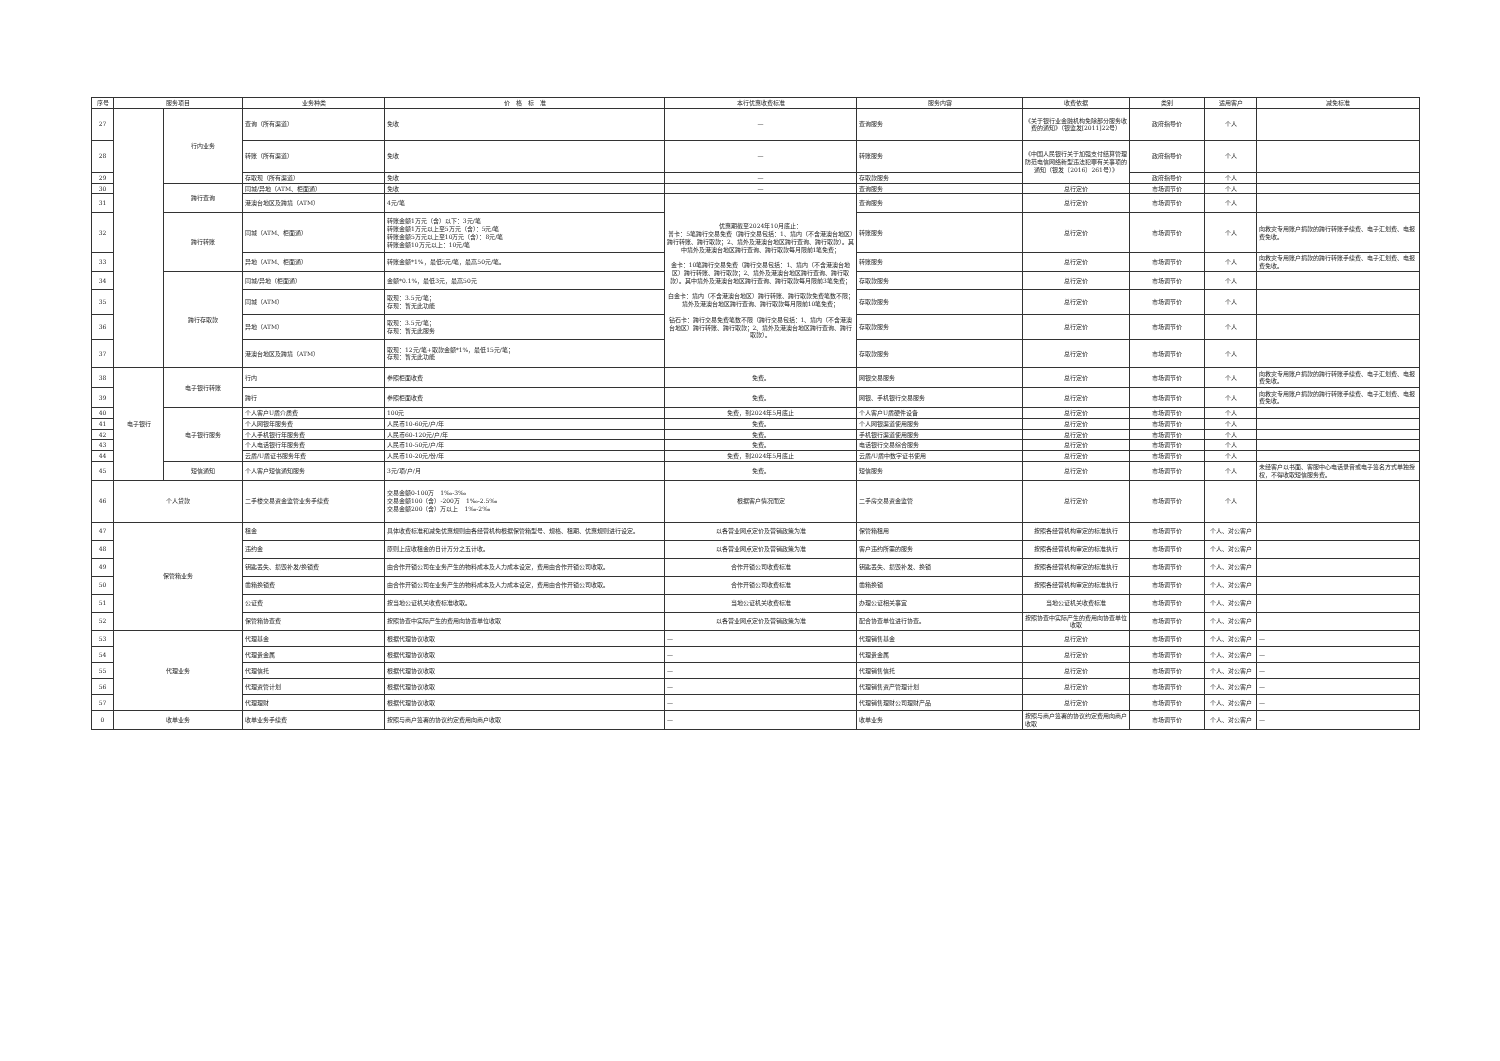| 序号 | 服务项目 | | 业务种类 | 价 格 标 准 | 本行优惠收费标准 | 服务内容 | 收费依据 | 类别 | 适用客户 | 减免标准 |
| --- | --- | --- | --- | --- | --- | --- | --- | --- | --- | --- |
| 27 | | 行内业务 | 查询（所有渠道） | 免收 | — | 查询服务 | 《关于银行业金融机构免除部分服务收费的通知》（银监发[2011]22号） | 政府指导价 | 个人 | |
| 28 | | | 转账（所有渠道） | 免收 | — | 转账服务 | 《中国人民银行关于加强支付结算管理防范电信网络新型违法犯罪有关事项的通知（银发〔2016〕261号）》 | 政府指导价 | 个人 | |
| 29 | | | 存取现（所有渠道） | 免收 | — | 存取款服务 | | 政府指导价 | 个人 | |
| 30 | | 跨行查询 | 同城/异地（ATM、柜面通） | 免收 | — | 查询服务 | 总行定价 | 市场调节价 | 个人 | |
| 31 | | | 港澳台地区及跨境（ATM） | 4元/笔 | 优惠期截至2024年10月底止： 普卡：5笔跨行交易免费（跨行交易包括：1、境内（不含港澳台地区）跨行转账、跨行取款；2、境外及港澳台地区跨行查询、跨行取款）。其中境外及港澳台地区跨行查询、跨行取款每月限前1笔免费； 金卡：10笔跨行交易免费（跨行交易包括：1、境内（不含港澳台地区）跨行转账、跨行取款；2、境外及港澳台地区跨行查询、跨行取款）。其中境外及港澳台地区跨行查询、跨行取款每月限前3笔免费； 白金卡：境内（不含港澳台地区）跨行转账、跨行取款免费笔数不限；境外及港澳台地区跨行查询、跨行取款每月限前10笔免费； 钻石卡：跨行交易免费笔数不限（跨行交易包括：1、境内（不含港澳台地区）跨行转账、跨行取款；2、境外及港澳台地区跨行查询、跨行取款）。 | 查询服务 | 总行定价 | 市场调节价 | 个人 | |
| 32 | | 跨行转账 | 同城（ATM、柜面通） | 转账金额1万元（含）以下：3元/笔 转账金额1万元以上至5万元（含）：5元/笔 转账金额5万元以上至10万元（含）：8元/笔 转账金额10万元以上：10元/笔 | | 转账服务 | 总行定价 | 市场调节价 | 个人 | 向救灾专用账户捐款的跨行转账手续费、电子汇划费、电报费免收。 |
| 33 | | | 异地（ATM、柜面通） | 转账金额*1%，最低5元/笔，最高50元/笔。 | | 转账服务 | 总行定价 | 市场调节价 | 个人 | 向救灾专用账户捐款的跨行转账手续费、电子汇划费、电报费免收。 |
| 34 | | 跨行存取款 | 同城/异地（柜面通） | 金额*0.1%，最低3元，最高50元 | | 存取款服务 | 总行定价 | 市场调节价 | 个人 | |
| 35 | | | 同城（ATM） | 取现：3.5元/笔； 存现：暂无此功能 | | 存取款服务 | 总行定价 | 市场调节价 | 个人 | |
| 36 | | | 异地（ATM） | 取现：3.5元/笔； 存现：暂无此服务 | | 存取款服务 | 总行定价 | 市场调节价 | 个人 | |
| 37 | | | 港澳台地区及跨境（ATM） | 取现：12元/笔+取款金额*1%，最低15元/笔； 存现：暂无此功能 | | 存取款服务 | 总行定价 | 市场调节价 | 个人 | |
| 38 | 电子银行 | 电子银行转账 | 行内 | 参照柜面收费 | 免费。 | 网银交易服务 | 总行定价 | 市场调节价 | 个人 | 向救灾专用账户捐款的跨行转账手续费、电子汇划费、电报费免收。 |
| 39 | | | 跨行 | 参照柜面收费 | 免费。 | 网银、手机银行交易服务 | 总行定价 | 市场调节价 | 个人 | 向救灾专用账户捐款的跨行转账手续费、电子汇划费、电报费免收。 |
| 40 | | 电子银行服务 | 个人客户U盾介质费 | 100元 | 免费，到2024年5月底止 | 个人客户U盾硬件设备 | 总行定价 | 市场调节价 | 个人 | |
| 41 | | | 个人网银年服务费 | 人民币10-60元/户/年 | 免费。 | 个人网银渠道使用服务 | 总行定价 | 市场调节价 | 个人 | |
| 42 | | | 个人手机银行年服务费 | 人民币60-120元/户/年 | 免费。 | 手机银行渠道使用服务 | 总行定价 | 市场调节价 | 个人 | |
| 43 | | | 个人电话银行年服务费 | 人民币10-50元/户/年 | 免费。 | 电话银行交易综合服务 | 总行定价 | 市场调节价 | 个人 | |
| 44 | | | 云盾/U盾证书服务年费 | 人民币10-20元/份/年 | 免费，到2024年5月底止 | 云盾/U盾中数字证书使用 | 总行定价 | 市场调节价 | 个人 | |
| 45 | | 短信通知 | 个人客户短信通知服务 | 3元/项/户/月 | 免费。 | 短信服务 | 总行定价 | 市场调节价 | 个人 | 未经客户以书面、客服中心电话录音或电子签名方式单独授权，不得收取短信服务费。 |
| 46 | 个人贷款 | | 二手楼交易资金监管业务手续费 | 交易金额0-100万 1‰-3‰ 交易金额100（含）-200万 1‰-2.5‰ 交易金额200（含）万以上 1‰-2‰ | 根据客户情况而定 | 二手房交易资金监管 | 总行定价 | 市场调节价 | 个人 | |
| 47 | 保管箱业务 | | 租金 | 具体收费标准和减免优惠规则由各经营机构根据保管箱型号、规格、租期、优惠规则进行设定。 | 以各营业网点定价及营销政策为准 | 保管箱租用 | 按照各经营机构审定的标准执行 | 市场调节价 | 个人、对公客户 | |
| 48 | | | 违约金 | 原则上应收租金的日计万分之五计收。 | 以各营业网点定价及营销政策为准 | 客户违约所需的服务 | 按照各经营机构审定的标准执行 | 市场调节价 | 个人、对公客户 | |
| 49 | | | 钥匙丢失、损毁补发/换锁费 | 由合作开锁公司在业务产生的物料成本及人力成本设定，费用由合作开锁公司收取。 | 合作开锁公司收费标准 | 钥匙丢失、损毁补发、换锁 | 按照各经营机构审定的标准执行 | 市场调节价 | 个人、对公客户 | |
| 50 | | | 凿箱换锁费 | 由合作开锁公司在业务产生的物料成本及人力成本设定，费用由合作开锁公司收取。 | 合作开锁公司收费标准 | 凿箱换锁 | 按照各经营机构审定的标准执行 | 市场调节价 | 个人、对公客户 | |
| 51 | | | 公证费 | 按当地公证机关收费标准收取。 | 当地公证机关收费标准 | 办理公证相关事宜 | 当地公证机关收费标准 | 市场调节价 | 个人、对公客户 | |
| 52 | | | 保管箱协查费 | 按照协查中实际产生的费用向协查单位收取 | 以各营业网点定价及营销政策为准 | 配合协查单位进行协查。 | 按照协查中实际产生的费用向协查单位收取 | 市场调节价 | 个人、对公客户 | |
| 53 | 代理业务 | | 代理基金 | 根据代理协议收取 | — | 代理销售基金 | 总行定价 | 市场调节价 | 个人、对公客户 | — |
| 54 | | | 代理贵金属 | 根据代理协议收取 | — | 代理贵金属 | 总行定价 | 市场调节价 | 个人、对公客户 | — |
| 55 | | | 代理信托 | 根据代理协议收取 | — | 代理销售信托 | 总行定价 | 市场调节价 | 个人、对公客户 | — |
| 56 | | | 代理资管计划 | 根据代理协议收取 | — | 代理销售资产管理计划 | 总行定价 | 市场调节价 | 个人、对公客户 | — |
| 57 | | | 代理理财 | 根据代理协议收取 | — | 代理销售理财公司理财产品 | 总行定价 | 市场调节价 | 个人、对公客户 | — |
| 0 | 收单业务 | | 收单业务手续费 | 按照与商户签署的协议约定费用向商户收取 | — | 收单业务 | 按照与商户签署的协议约定费用向商户收取 | 市场调节价 | 个人、对公客户 | — |